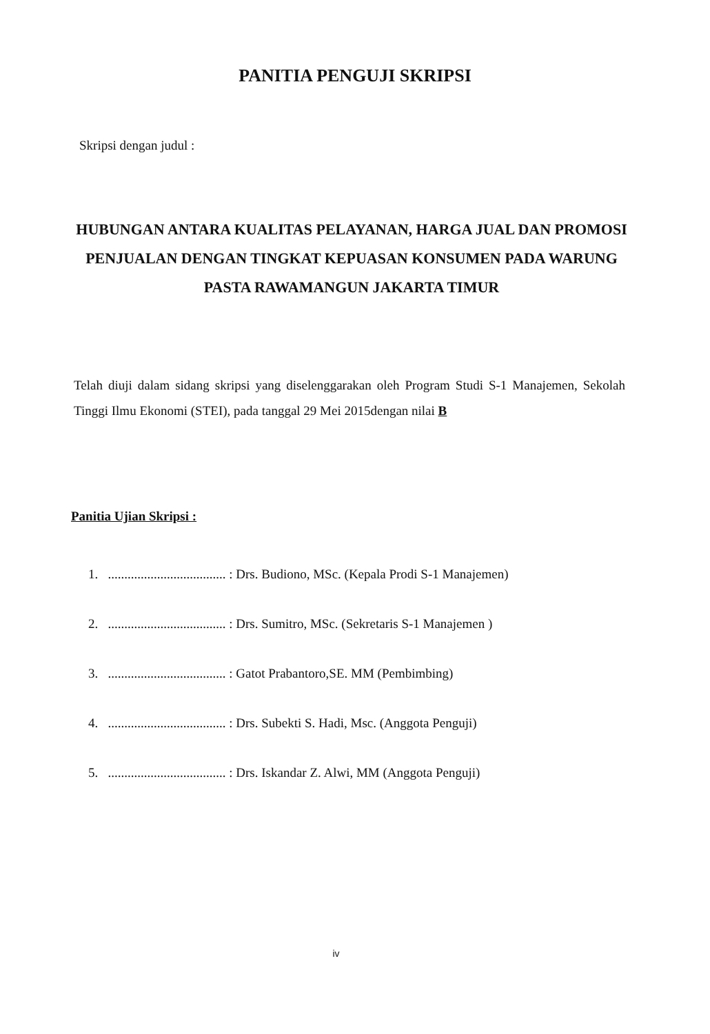PANITIA PENGUJI SKRIPSI
Skripsi dengan judul :
HUBUNGAN ANTARA KUALITAS PELAYANAN, HARGA JUAL DAN PROMOSI PENJUALAN DENGAN TINGKAT KEPUASAN KONSUMEN PADA WARUNG PASTA RAWAMANGUN JAKARTA TIMUR
Telah diuji dalam sidang skripsi yang diselenggarakan oleh Program Studi S-1 Manajemen, Sekolah Tinggi Ilmu Ekonomi (STEI), pada tanggal 29 Mei 2015dengan nilai B
Panitia Ujian Skripsi :
1. .................................... : Drs. Budiono, MSc. (Kepala Prodi S-1 Manajemen)
2. .................................... : Drs. Sumitro, MSc. (Sekretaris S-1 Manajemen )
3. .................................... : Gatot Prabantoro,SE. MM (Pembimbing)
4. .................................... : Drs. Subekti S. Hadi, Msc. (Anggota Penguji)
5. .................................... : Drs. Iskandar Z. Alwi, MM (Anggota Penguji)
iv